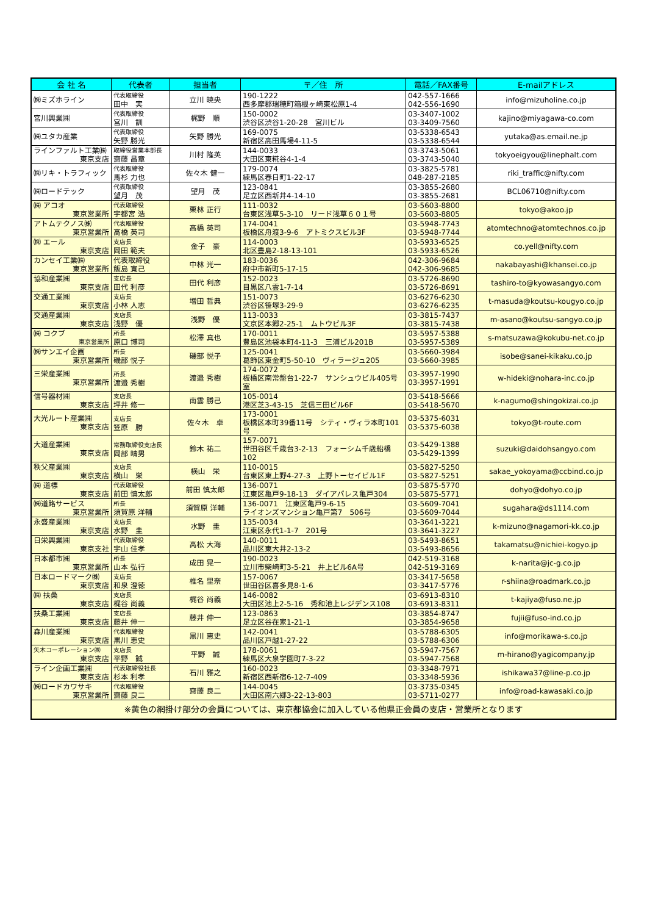| 会 社 名 | 代表者 | 担当者 | 〒／住 所 | 電話／FAX番号 | E-mailアドレス |
| --- | --- | --- | --- | --- | --- |
| ㈱ミズホライン | 代表取締役 田中 実 | 立川 暁央 | 190-1222 西多摩郡瑞穂町箱根ヶ崎東松原1-4 | 042-557-1666 042-556-1690 | info@mizuholine.co.jp |
| 宮川興業㈱ | 代表取締役 宮川 訓 | 梶野 順 | 150-0002 渋谷区渋谷1-20-28 宮川ビル | 03-3407-1002 03-3409-7560 | kajino@miyagawa-co.com |
| ㈱ユタカ産業 | 代表取締役 矢野 勝光 | 矢野 勝光 | 169-0075 新宿区高田馬場4-11-5 | 03-5338-6543 03-5338-6544 | yutaka@as.email.ne.jp |
| ラインファルト工業㈱ 東京支店 | 取締役営業本部長 齋藤 昌章 | 川村 隆英 | 144-0033 大田区東糀谷4-1-4 | 03-3743-5061 03-3743-5040 | tokyoeigyou@linephalt.com |
| ㈱リキ・トラフィック | 代表取締役 馬杉 力也 | 佐々木 健一 | 179-0074 練馬区春日町1-22-17 | 03-3825-5781 048-287-2185 | riki_traffic@nifty.com |
| ㈱ロードテック | 代表取締役 望月 茂 | 望月 茂 | 123-0841 足立区西新井4-14-10 | 03-3855-2680 03-3855-2681 | BCL06710@nifty.com |
| ㈱ アコオ 東京営業所 | 代表取締役 宇都宮 浩 | 栗林 正行 | 111-0032 台東区浅草5-3-10 リード浅草６０１号 | 03-5603-8800 03-5603-8805 | tokyo@akoo.jp |
| アトムテクノス㈱ 東京営業所 | 代表取締役 高橋 英司 | 高橋 英司 | 174-0041 板橋区舟渡3-9-6 アトミクスビル3F | 03-5948-7743 03-5948-7744 | atomtechno@atomtechnos.co.jp |
| ㈱ エール 東京支店 | 支店長 岡田 範夫 | 金子 豪 | 114-0003 北区豊島2-18-13-101 | 03-5933-6525 03-5933-6526 | co.yell@nifty.com |
| カンセイ工業㈱ 東京営業所 | 代表取締役 飯島 寛己 | 中林 光一 | 183-0036 府中市新町5-17-15 | 042-306-9684 042-306-9685 | nakabayashi@khansei.co.jp |
| 協和産業㈱ 東京支店 | 支店長 田代 利彦 | 田代 利彦 | 152-0023 目黒区八雲1-7-14 | 03-5726-8690 03-5726-8691 | tashiro-to@kyowasangyo.com |
| 交通工業㈱ 東京支店 | 支店長 小林 人志 | 増田 哲典 | 151-0073 渋谷区笹塚3-29-9 | 03-6276-6230 03-6276-6235 | t-masuda@koutsu-kougyo.co.jp |
| 交通産業㈱ 東京支店 | 支店長 浅野 優 | 浅野 優 | 113-0033 文京区本郷2-25-1 ムトウビル3F | 03-3815-7437 03-3815-7438 | m-asano@koutsu-sangyo.co.jp |
| ㈱ コクブ 東京営業所 | 所長 原口 博司 | 松澤 真也 | 170-0011 豊島区池袋本町4-11-3 三浦ビル201B | 03-5957-5388 03-5957-5389 | s-matsuzawa@kokubu-net.co.jp |
| ㈱サンエイ企画 東京営業所 | 所長 磯部 悦子 | 磯部 悦子 | 125-0041 葛飾区東金町5-50-10 ヴィラージュ205 | 03-5660-3984 03-5660-3985 | isobe@sanei-kikaku.co.jp |
| 三栄産業㈱ 東京営業所 | 所長 渡邉 秀樹 | 渡邉 秀樹 | 174-0072 板橋区南常盤台1-22-7 サンシュウビル405号室 | 03-3957-1990 03-3957-1991 | w-hideki@nohara-inc.co.jp |
| 信号器材㈱ 東京支店 | 支店長 坪井 修一 | 南雲 勝己 | 105-0014 港区芝3-43-15 芝信三田ビル6F | 03-5418-5666 03-5418-5670 | k-nagumo@shingokizai.co.jp |
| 大光ルート産業㈱ 東京支店 | 支店長 笠原 勝 | 佐々木 卓 | 173-0001 板橋区本町39番11号 シティ・ヴィラ本町101号 | 03-5375-6031 03-5375-6038 | tokyo@t-route.com |
| 大道産業㈱ 東京支店 | 常務取締役支店長 岡部 晴男 | 鈴木 祐二 | 157-0071 世田谷区千歳台3-2-13 フォーシム千歳船橋102 | 03-5429-1388 03-5429-1399 | suzuki@daidohsangyo.com |
| 秩父産業㈱ 東京支店 | 支店長 横山 栄 | 横山 栄 | 110-0015 台東区東上野4-27-3 上野トーセイビル1F | 03-5827-5250 03-5827-5251 | sakae_yokoyama@ccbind.co.jp |
| ㈱ 道標 東京支店 | 代表取締役 前田 慎太郎 | 前田 慎太郎 | 136-0071 江東区亀戸9-18-13 ダイアパレス亀戸304 | 03-5875-5770 03-5875-5771 | dohyo@dohyo.co.jp |
| ㈱道路サービス 東京営業所 | 所長 須賀原 洋輔 | 須賀原 洋輔 | 136-0071 江東区亀戸9-6-15 ライオンズマンション亀戸第7 506号 | 03-5609-7041 03-5609-7044 | sugahara@ds1114.com |
| 永盛産業㈱ 東京支店 | 支店長 水野 圭 | 水野 圭 | 135-0034 江東区永代1-1-7 201号 | 03-3641-3221 03-3641-3227 | k-mizuno@nagamori-kk.co.jp |
| 日栄興業㈱ 東京支社 | 代表取締役 宇山 佳孝 | 高松 大海 | 140-0011 品川区東大井2-13-2 | 03-5493-8651 03-5493-8656 | takamatsu@nichiei-kogyo.jp |
| 日本都市㈱ 東京営業所 | 所長 山本 弘行 | 成田 晃一 | 190-0023 立川市柴崎町3-5-21 井上ビル6A号 | 042-519-3168 042-519-3169 | k-narita@jc-g.co.jp |
| 日本ロードマーク㈱ 東京支店 | 支店長 和泉 澄徳 | 椎名 里奈 | 157-0067 世田谷区喜多見8-1-6 | 03-3417-5658 03-3417-5776 | r-shiina@roadmark.co.jp |
| ㈱ 扶桑 東京支店 | 支店長 梶谷 尚義 | 梶谷 尚義 | 146-0082 大田区池上2-5-16 秀和池上レジデンス108 | 03-6913-8310 03-6913-8311 | t-kajiya@fuso.ne.jp |
| 扶桑工業㈱ 東京支店 | 支店長 藤井 伸一 | 藤井 伸一 | 123-0863 足立区谷在家1-21-1 | 03-3854-8747 03-3854-9658 | fujii@fuso-ind.co.jp |
| 森川産業㈱ 東京支店 | 代表取締役 黒川 恵史 | 黒川 恵史 | 142-0041 品川区戸越1-27-22 | 03-5788-6305 03-5788-6306 | info@morikawa-s.co.jp |
| 矢木コーポレーション㈱ 東京支店 | 支店長 平野 誠 | 平野 誠 | 178-0061 練馬区大泉学園町7-3-22 | 03-5947-7567 03-5947-7568 | m-hirano@yagicompany.jp |
| ライン企画工業㈱ 東京支店 | 代表取締役社長 杉本 利孝 | 石川 雅之 | 160-0023 新宿区西新宿6-12-7-409 | 03-3348-7971 03-3348-5936 | ishikawa37@line-p.co.jp |
| ㈱ロードカワサキ 東京営業所 | 代表取締役 齋藤 良二 | 齋藤 良二 | 144-0045 大田区南六郷3-22-13-803 | 03-3735-0345 03-5711-0277 | info@road-kawasaki.co.jp |
| ※黄色の網掛け部分の会員については、東京都協会に加入している他県正会員の支店・営業所となります | | | | | |